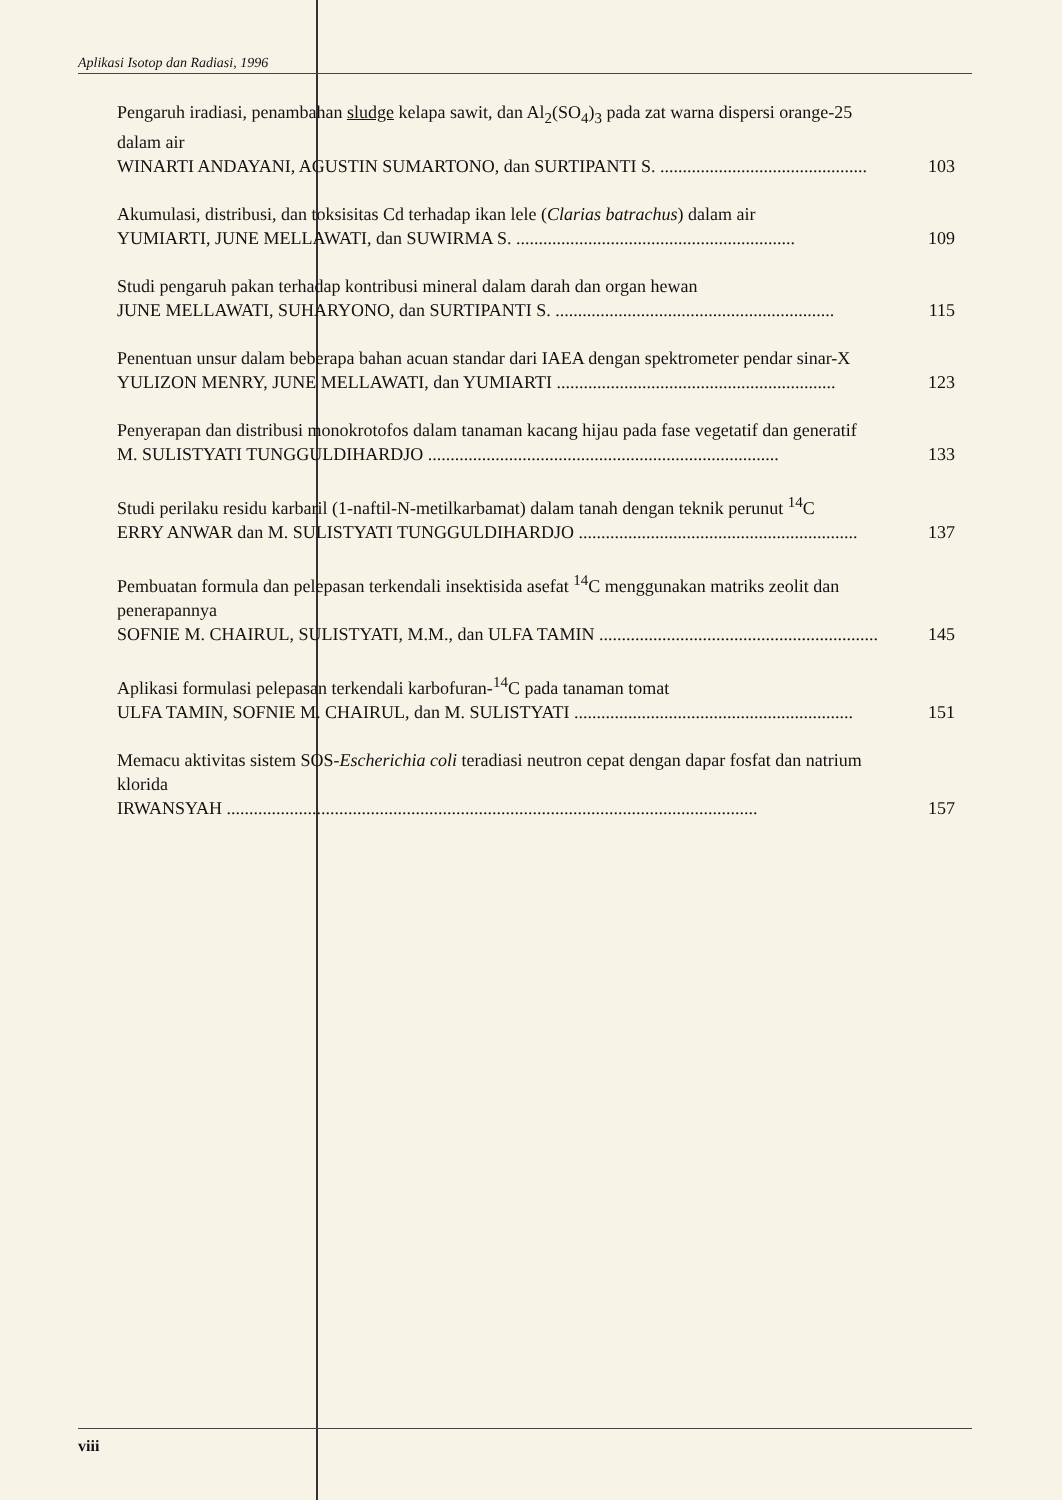Aplikasi Isotop dan Radiasi, 1996
Pengaruh iradiasi, penambahan sludge kelapa sawit, dan Al<sub>2</sub>(SO<sub>4</sub>)<sub>3</sub> pada zat warna dispersi orange-25 dalam air
WINARTI ANDAYANI, AGUSTIN SUMARTONO, dan SURTIPANTI S. .............................................. 103
Akumulasi, distribusi, dan toksisitas Cd terhadap ikan lele (Clarias batrachus) dalam air
YUMIARTI, JUNE MELLAWATI, dan SUWIRMA S. .............................................................. 109
Studi pengaruh pakan terhadap kontribusi mineral dalam darah dan organ hewan
JUNE MELLAWATI, SUHARYONO, dan SURTIPANTI S. .............................................................. 115
Penentuan unsur dalam beberapa bahan acuan standar dari IAEA dengan spektrometer pendar sinar-X
YULIZON MENRY, JUNE MELLAWATI, dan YUMIARTI .............................................................. 123
Penyerapan dan distribusi monokrotofos dalam tanaman kacang hijau pada fase vegetatif dan generatif
M. SULISTYATI TUNGGULDIHARDJO .............................................................................. 133
Studi perilaku residu karbaril (1-naftil-N-metilkarbamat) dalam tanah dengan teknik perunut <sup>14</sup>C
ERRY ANWAR dan M. SULISTYATI TUNGGULDIHARDJO .............................................................. 137
Pembuatan formula dan pelepasan terkendali insektisida asefat <sup>14</sup>C menggunakan matriks zeolit dan penerapannya
SOFNIE M. CHAIRUL, SULISTYATI, M.M., dan ULFA TAMIN .............................................................. 145
Aplikasi formulasi pelepasan terkendali karbofuran-<sup>14</sup>C pada tanaman tomat
ULFA TAMIN, SOFNIE M. CHAIRUL, dan M. SULISTYATI .............................................................. 151
Memacu aktivitas sistem SOS-Escherichia coli teradiasi neutron cepat dengan dapar fosfat dan natrium klorida
IRWANSYAH ...................................................................................................................... 157
viii